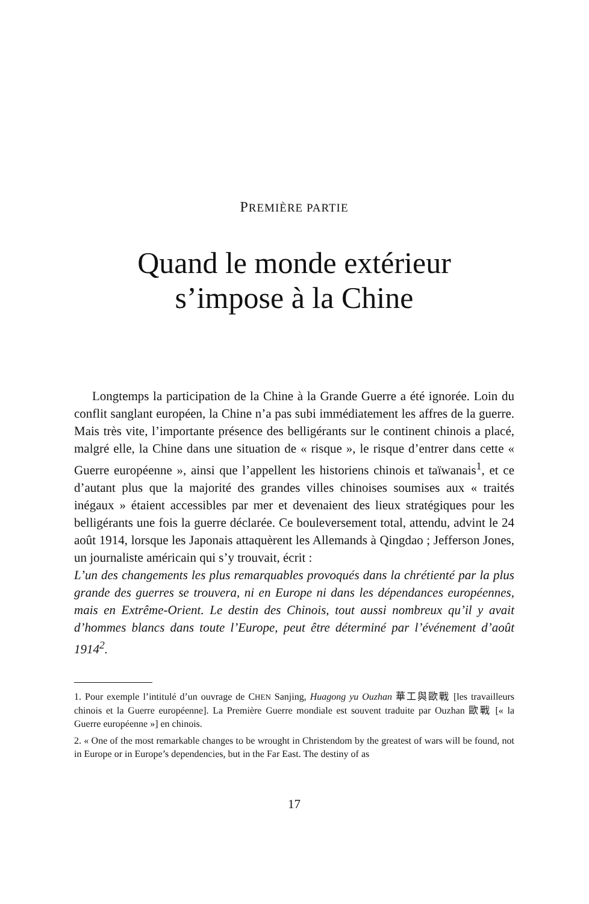PREMIÈRE PARTIE
Quand le monde extérieur
s’impose à la Chine
Longtemps la participation de la Chine à la Grande Guerre a été ignorée. Loin du conflit sanglant européen, la Chine n’a pas subi immédiatement les affres de la guerre. Mais très vite, l’importante présence des belligérants sur le continent chinois a placé, malgré elle, la Chine dans une situation de « risque », le risque d’entrer dans cette « Guerre européenne », ainsi que l’appellent les historiens chinois et taïwanais<sup>1</sup>, et ce d’autant plus que la majorité des grandes villes chinoises soumises aux « traités inégaux » étaient accessibles par mer et devenaient des lieux stratégiques pour les belligérants une fois la guerre déclarée. Ce bouleversement total, attendu, advint le 24 août 1914, lorsque les Japonais attaquèrent les Allemands à Qingdao ; Jefferson Jones, un journaliste américain qui s’y trouvait, écrit :
L’un des changements les plus remarquables provoqués dans la chrétienté par la plus grande des guerres se trouvera, ni en Europe ni dans les dépendances européennes, mais en Extrême-Orient. Le destin des Chinois, tout aussi nombreux qu’il y avait d’hommes blancs dans toute l’Europe, peut être déterminé par l’événement d’août 1914<sup>2</sup>.
1. Pour exemple l’intitulé d’un ouvrage de CHEN Sanjing, Huagong yu Ouzhan 華工與歐戰 [les travailleurs chinois et la Guerre européenne]. La Première Guerre mondiale est souvent traduite par Ouzhan 歐戰 [« la Guerre européenne »] en chinois.
2. « One of the most remarkable changes to be wrought in Christendom by the greatest of wars will be found, not in Europe or in Europe’s dependencies, but in the Far East. The destiny of as
17